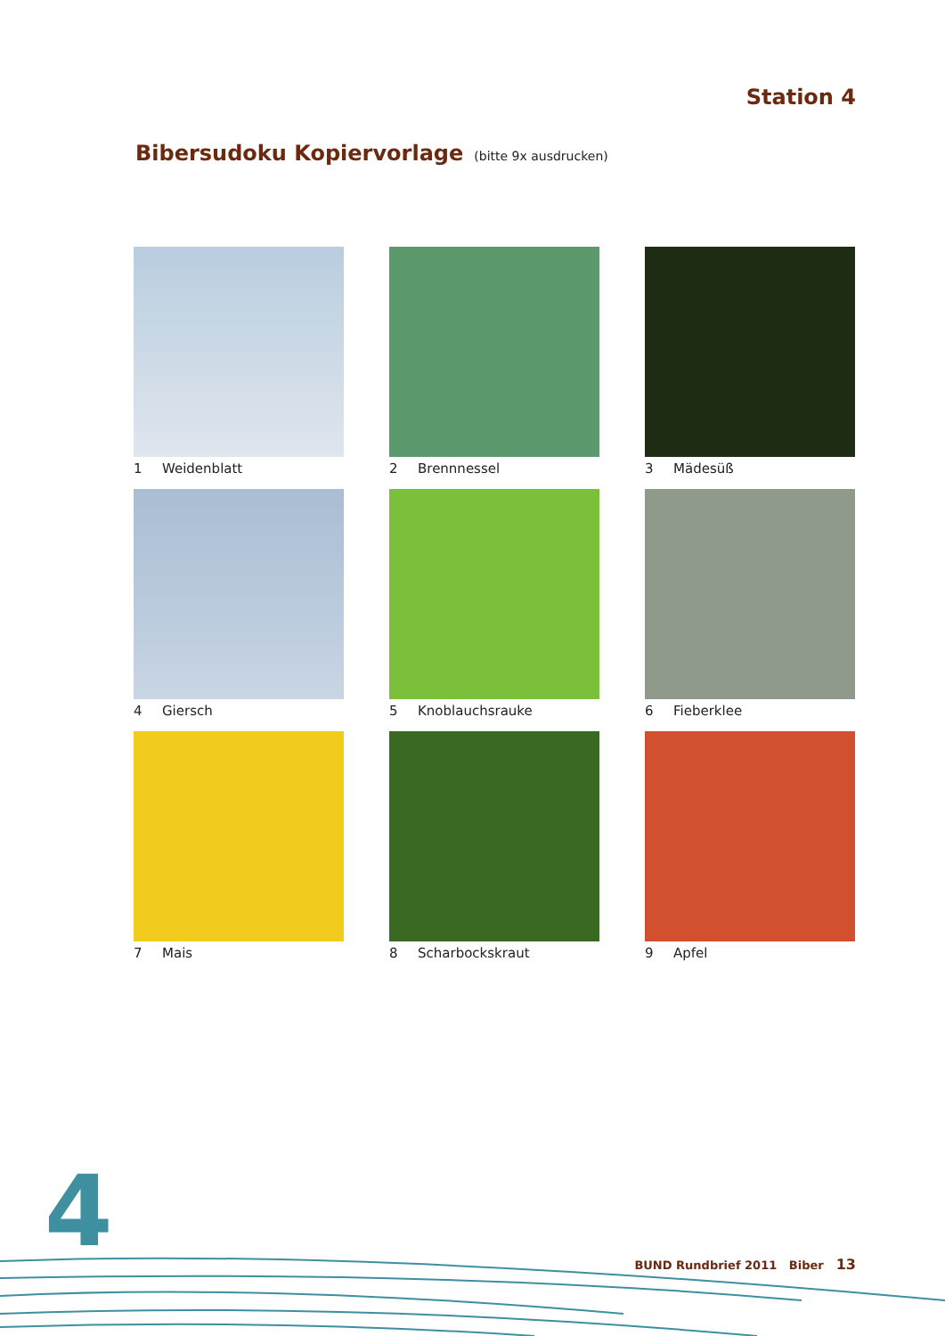Station 4
Bibersudoku Kopiervorlage (bitte 9x ausdrucken)
1 Weidenblatt
2 Brennnessel
3 Mädesüß
4 Giersch
5 Knoblauchsrauke
6 Fieberklee
7 Mais
8 Scharbockskraut
9 Apfel
4 BUND Rundbrief 2011 Biber 13